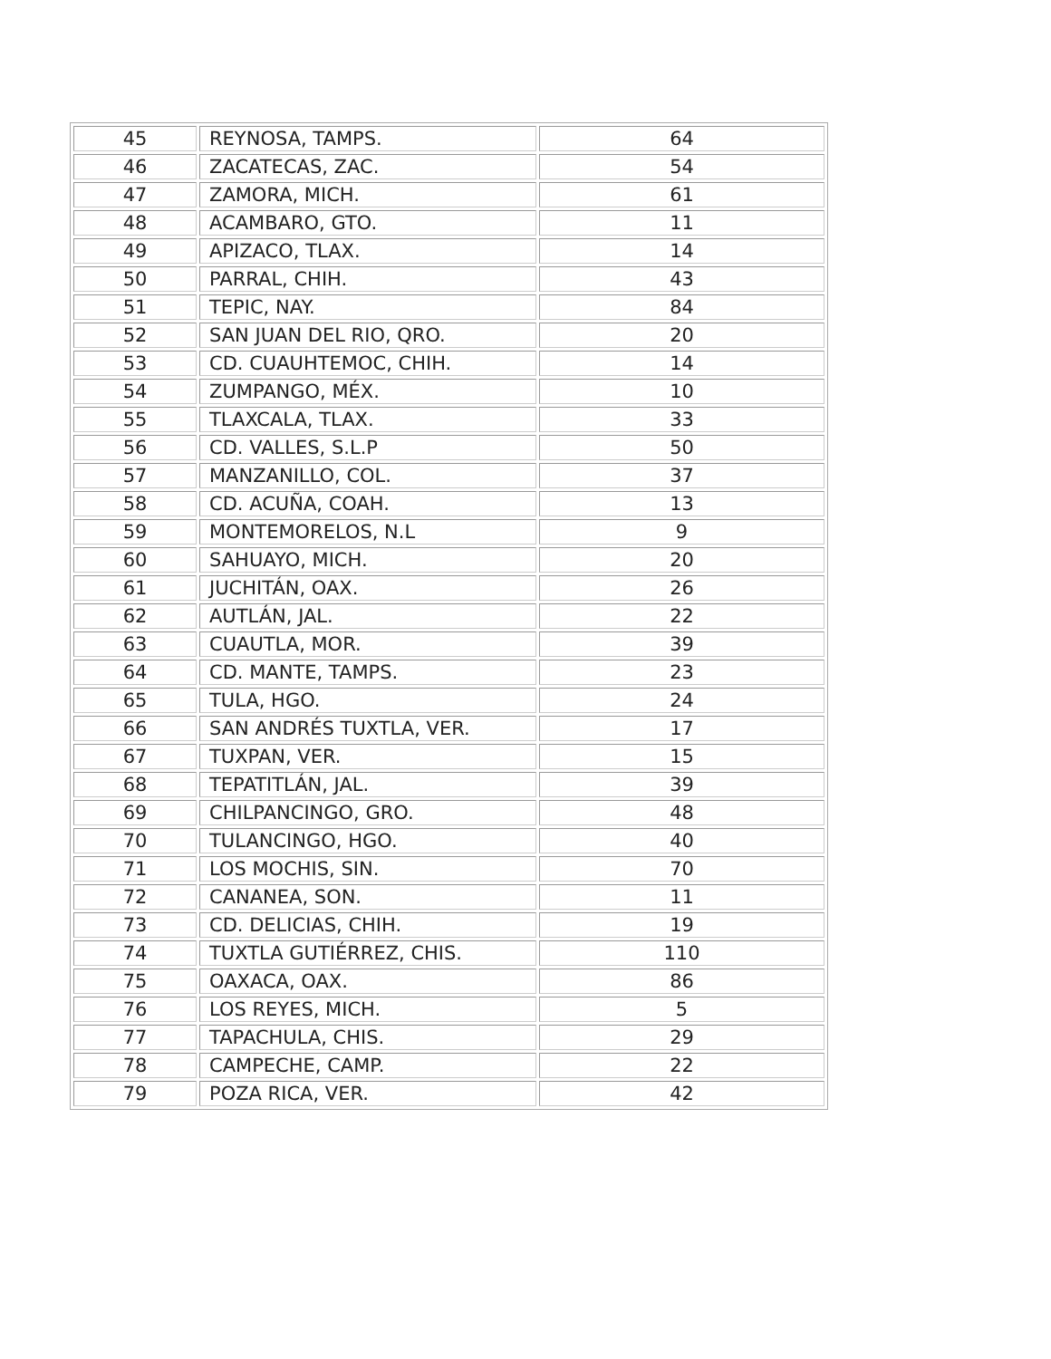| 45 | REYNOSA, TAMPS. | 64 |
| 46 | ZACATECAS, ZAC. | 54 |
| 47 | ZAMORA, MICH. | 61 |
| 48 | ACAMBARO, GTO. | 11 |
| 49 | APIZACO, TLAX. | 14 |
| 50 | PARRAL, CHIH. | 43 |
| 51 | TEPIC, NAY. | 84 |
| 52 | SAN JUAN DEL RIO, QRO. | 20 |
| 53 | CD. CUAUHTEMOC, CHIH. | 14 |
| 54 | ZUMPANGO, MÉX. | 10 |
| 55 | TLAXCALA, TLAX. | 33 |
| 56 | CD. VALLES, S.L.P | 50 |
| 57 | MANZANILLO, COL. | 37 |
| 58 | CD. ACUÑA, COAH. | 13 |
| 59 | MONTEMORELOS, N.L | 9 |
| 60 | SAHUAYO, MICH. | 20 |
| 61 | JUCHITÁN, OAX. | 26 |
| 62 | AUTLÁN, JAL. | 22 |
| 63 | CUAUTLA, MOR. | 39 |
| 64 | CD. MANTE, TAMPS. | 23 |
| 65 | TULA, HGO. | 24 |
| 66 | SAN ANDRÉS TUXTLA, VER. | 17 |
| 67 | TUXPAN, VER. | 15 |
| 68 | TEPATITLÁN, JAL. | 39 |
| 69 | CHILPANCINGO, GRO. | 48 |
| 70 | TULANCINGO, HGO. | 40 |
| 71 | LOS MOCHIS, SIN. | 70 |
| 72 | CANANEA, SON. | 11 |
| 73 | CD. DELICIAS, CHIH. | 19 |
| 74 | TUXTLA GUTIÉRREZ, CHIS. | 110 |
| 75 | OAXACA, OAX. | 86 |
| 76 | LOS REYES, MICH. | 5 |
| 77 | TAPACHULA, CHIS. | 29 |
| 78 | CAMPECHE, CAMP. | 22 |
| 79 | POZA RICA, VER. | 42 |